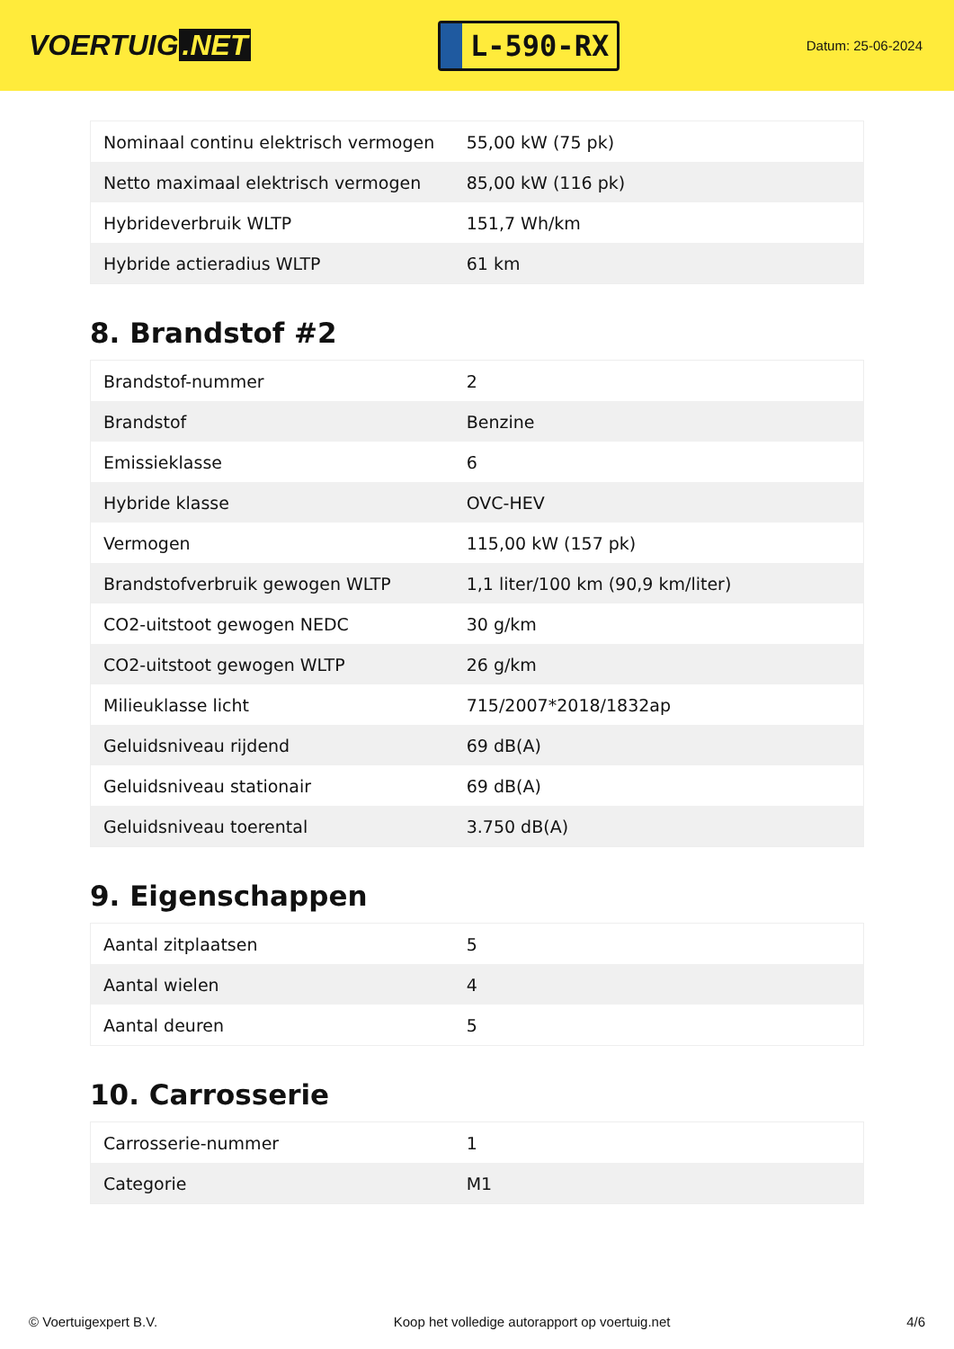VOERTUIG.NET
L-590-RX
Datum: 25-06-2024
| Nominaal continu elektrisch vermogen | 55,00 kW (75 pk) |
| Netto maximaal elektrisch vermogen | 85,00 kW (116 pk) |
| Hybrideverbruik WLTP | 151,7 Wh/km |
| Hybride actieradius WLTP | 61 km |
8. Brandstof #2
| Brandstof-nummer | 2 |
| Brandstof | Benzine |
| Emissieklasse | 6 |
| Hybride klasse | OVC-HEV |
| Vermogen | 115,00 kW (157 pk) |
| Brandstofverbruik gewogen WLTP | 1,1 liter/100 km (90,9 km/liter) |
| CO2-uitstoot gewogen NEDC | 30 g/km |
| CO2-uitstoot gewogen WLTP | 26 g/km |
| Milieuklasse licht | 715/2007*2018/1832ap |
| Geluidsniveau rijdend | 69 dB(A) |
| Geluidsniveau stationair | 69 dB(A) |
| Geluidsniveau toerental | 3.750 dB(A) |
9. Eigenschappen
| Aantal zitplaatsen | 5 |
| Aantal wielen | 4 |
| Aantal deuren | 5 |
10. Carrosserie
| Carrosserie-nummer | 1 |
| Categorie | M1 |
© Voertuigexpert B.V. Koop het volledige autorapport op voertuig.net 4/6